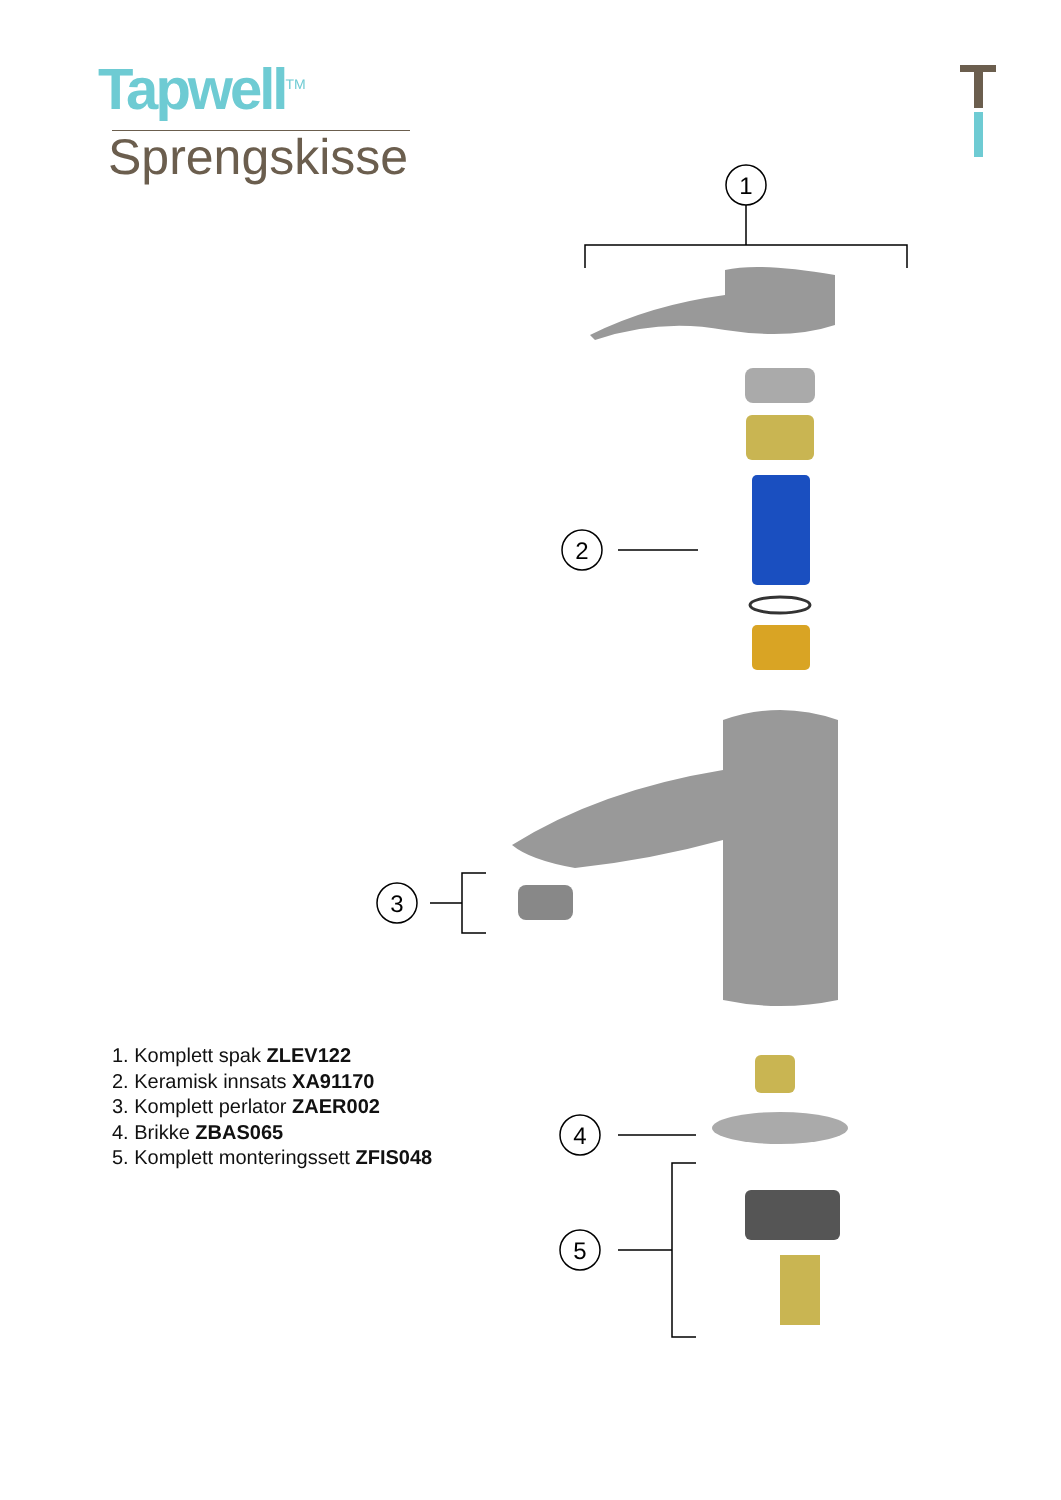Tapwell<sup>TM</sup>
Sprengskisse
1
2
3
4
5
1. Komplett spak ZLEV122
2. Keramisk innsats XA91170
3. Komplett perlator ZAER002
4. Brikke ZBAS065
5. Komplett monteringssett ZFIS048